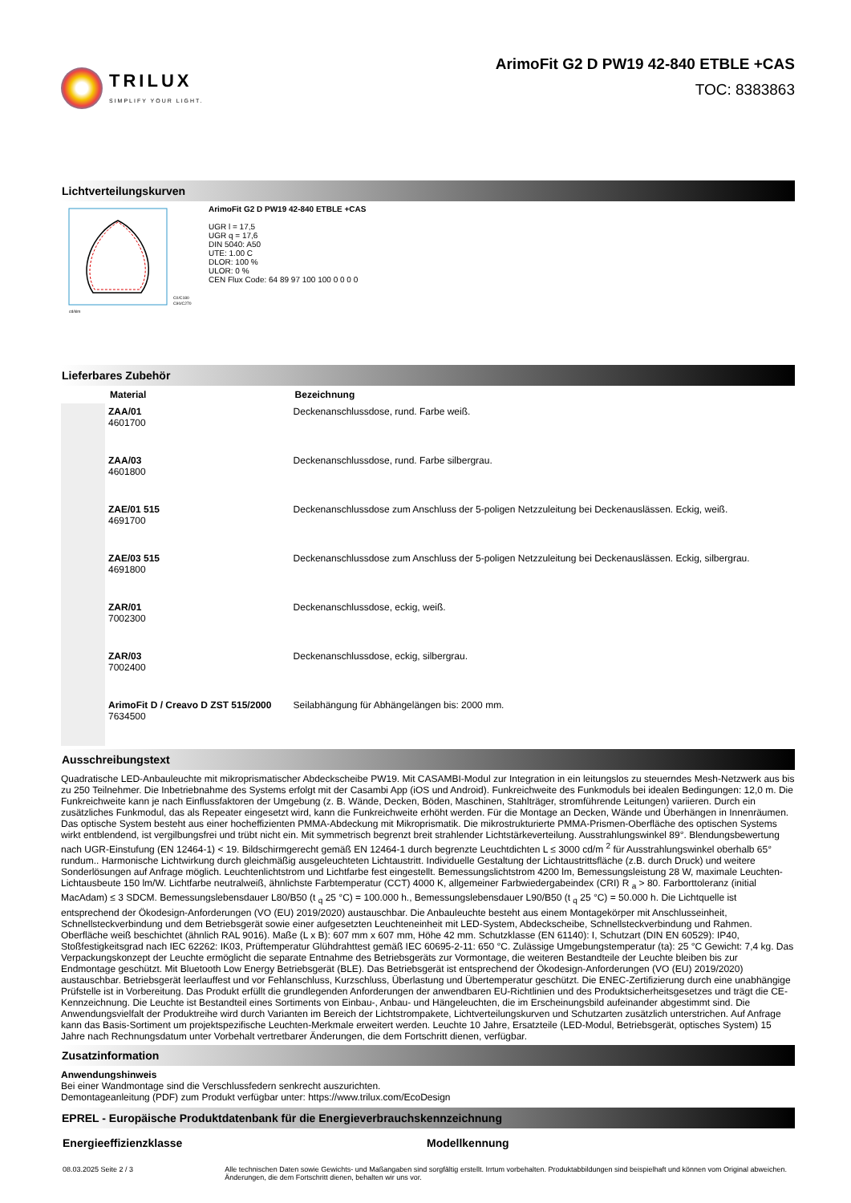TRILUX
SIMPLIFY YOUR LIGHT.
ArimoFit G2 D PW19 42-840 ETBLE +CAS
TOC: 8383863
Lichtverteilungskurven
C0/C180
C90/C270
cd/klm
ArimoFit G2 D PW19 42-840 ETBLE +CAS
UGR l = 17,5
UGR q = 17,6
DIN 5040: A50
UTE: 1.00 C
DLOR: 100 %
ULOR: 0 %
CEN Flux Code: 64 89 97 100 100 0 0 0 0
Lieferbares Zubehör
| | Material | Bezeichnung |
| --- | --- | --- |
| | ZAA/01 4601700 | Deckenanschlussdose, rund. Farbe weiß. |
| | ZAA/03 4601800 | Deckenanschlussdose, rund. Farbe silbergrau. |
| | ZAE/01 515 4691700 | Deckenanschlussdose zum Anschluss der 5-poligen Netzzuleitung bei Deckenauslässen. Eckig, weiß. |
| | ZAE/03 515 4691800 | Deckenanschlussdose zum Anschluss der 5-poligen Netzzuleitung bei Deckenauslässen. Eckig, silbergrau. |
| | ZAR/01 7002300 | Deckenanschlussdose, eckig, weiß. |
| | ZAR/03 7002400 | Deckenanschlussdose, eckig, silbergrau. |
| | ArimoFit D / Creavo D ZST 515/2000 7634500 | Seilabhängung für Abhängelängen bis: 2000 mm. |
Ausschreibungstext
Quadratische LED-Anbauleuchte mit mikroprismatischer Abdeckscheibe PW19. Mit CASAMBI-Modul zur Integration in ein leitungslos zu steuerndes Mesh-Netzwerk aus bis zu 250 Teilnehmer. Die Inbetriebnahme des Systems erfolgt mit der Casambi App (iOS und Android). Funkreichweite des Funkmoduls bei idealen Bedingungen: 12,0 m. Die Funkreichweite kann je nach Einflussfaktoren der Umgebung (z. B. Wände, Decken, Böden, Maschinen, Stahlträger, stromführende Leitungen) variieren. Durch ein zusätzliches Funkmodul, das als Repeater eingesetzt wird, kann die Funkreichweite erhöht werden. Für die Montage an Decken, Wände und Überhängen in Innenräumen. Das optische System besteht aus einer hocheffizienten PMMA-Abdeckung mit Mikroprismatik. Die mikrostrukturierte PMMA-Prismen-Oberfläche des optischen Systems wirkt entblendend, ist vergilbungsfrei und trübt nicht ein. Mit symmetrisch begrenzt breit strahlender Lichtstärkeverteilung. Ausstrahlungswinkel 89°. Blendungsbewertung nach UGR-Einstufung (EN 12464-1) < 19. Bildschirmgerecht gemäß EN 12464-1 durch begrenzte Leuchtdichten L ≤ 3000 cd/m <sup>2</sup> für Ausstrahlungswinkel oberhalb 65° rundum.. Harmonische Lichtwirkung durch gleichmäßig ausgeleuchteten Lichtaustritt. Individuelle Gestaltung der Lichtaustrittsfläche (z.B. durch Druck) und weitere Sonderlösungen auf Anfrage möglich. Leuchtenlichtstrom und Lichtfarbe fest eingestellt. Bemessungslichtstrom 4200 lm, Bemessungsleistung 28 W, maximale Leuchten-Lichtausbeute 150 lm/W. Lichtfarbe neutralweiß, ähnlichste Farbtemperatur (CCT) 4000 K, allgemeiner Farbwiedergabeindex (CRI) R <sub>a</sub> > 80. Farborttoleranz (initial MacAdam) ≤ 3 SDCM. Bemessungslebensdauer L80/B50 (t <sub>q</sub> 25 °C) = 100.000 h., Bemessungslebensdauer L90/B50 (t <sub>q</sub> 25 °C) = 50.000 h. Die Lichtquelle ist entsprechend der Ökodesign-Anforderungen (VO (EU) 2019/2020) austauschbar. Die Anbauleuchte besteht aus einem Montagekörper mit Anschlusseinheit, Schnellsteckverbindung und dem Betriebsgerät sowie einer aufgesetzten Leuchteneinheit mit LED-System, Abdeckscheibe, Schnellsteckverbindung und Rahmen. Oberfläche weiß beschichtet (ähnlich RAL 9016). Maße (L x B): 607 mm x 607 mm, Höhe 42 mm. Schutzklasse (EN 61140): I, Schutzart (DIN EN 60529): IP40, Stoßfestigkeitsgrad nach IEC 62262: IK03, Prüftemperatur Glühdrahttest gemäß IEC 60695-2-11: 650 °C. Zulässige Umgebungstemperatur (ta): 25 °C Gewicht: 7,4 kg. Das Verpackungskonzept der Leuchte ermöglicht die separate Entnahme des Betriebsgeräts zur Vormontage, die weiteren Bestandteile der Leuchte bleiben bis zur Endmontage geschützt. Mit Bluetooth Low Energy Betriebsgerät (BLE). Das Betriebsgerät ist entsprechend der Ökodesign-Anforderungen (VO (EU) 2019/2020) austauschbar. Betriebsgerät leerlauffest und vor Fehlanschluss, Kurzschluss, Überlastung und Übertemperatur geschützt. Die ENEC-Zertifizierung durch eine unabhängige Prüfstelle ist in Vorbereitung. Das Produkt erfüllt die grundlegenden Anforderungen der anwendbaren EU-Richtlinien und des Produktsicherheitsgesetzes und trägt die CE- Kennzeichnung. Die Leuchte ist Bestandteil eines Sortiments von Einbau-, Anbau- und Hängeleuchten, die im Erscheinungsbild aufeinander abgestimmt sind. Die Anwendungsvielfalt der Produktreihe wird durch Varianten im Bereich der Lichtstrompakete, Lichtverteilungskurven und Schutzarten zusätzlich unterstrichen. Auf Anfrage kann das Basis-Sortiment um projektspezifische Leuchten-Merkmale erweitert werden. Leuchte 10 Jahre, Ersatzteile (LED-Modul, Betriebsgerät, optisches System) 15 Jahre nach Rechnungsdatum unter Vorbehalt vertretbarer Änderungen, die dem Fortschritt dienen, verfügbar.
Zusatzinformation
Anwendungshinweis
Bei einer Wandmontage sind die Verschlussfedern senkrecht auszurichten.
Demontageanleitung (PDF) zum Produkt verfügbar unter: https://www.trilux.com/EcoDesign
EPREL - Europäische Produktdatenbank für die Energieverbrauchskennzeichnung
Energieeffizienzklasse Modellkennung
08.03.2025 Seite 2 / 3 Alle technischen Daten sowie Gewichts- und Maßangaben sind sorgfältig erstellt. Irrtum vorbehalten. Produktabbildungen sind beispielhaft und können vom Original abweichen. Änderungen, die dem Fortschritt dienen, behalten wir uns vor.